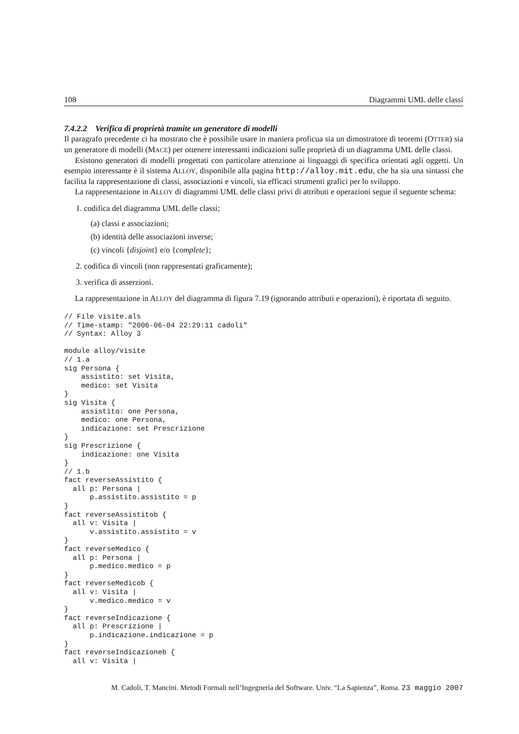108 Diagrammi UML delle classi
7.4.2.2 Verifica di proprietà tramite un generatore di modelli
Il paragrafo precedente ci ha mostrato che è possibile usare in maniera proficua sia un dimostratore di teoremi (OTTER) sia un generatore di modelli (MACE) per ottenere interessanti indicazioni sulle proprietà di un diagramma UML delle classi.
Esistono generatori di modelli progettati con particolare attenzione ai linguaggi di specifica orientati agli oggetti. Un esempio interessante è il sistema ALLOY, disponibile alla pagina http://alloy.mit.edu, che ha sia una sintassi che facilita la rappresentazione di classi, associazioni e vincoli, sia efficaci strumenti grafici per lo sviluppo.
La rappresentazione in ALLOY di diagrammi UML delle classi privi di attributi e operazioni segue il seguente schema:
1. codifica del diagramma UML delle classi;
(a) classi e associazioni;
(b) identità delle associazioni inverse;
(c) vincoli {disjoint} e/o {complete};
2. codifica di vincoli (non rappresentati graficamente);
3. verifica di asserzioni.
La rappresentazione in ALLOY del diagramma di figura 7.19 (ignorando attributi e operazioni), è riportata di seguito.
// File visite.als
// Time-stamp: "2006-06-04 22:29:11 cadoli"
// Syntax: Alloy 3

module alloy/visite
// 1.a
sig Persona {
    assistito: set Visita,
    medico: set Visita
}
sig Visita {
    assistito: one Persona,
    medico: one Persona,
    indicazione: set Prescrizione
}
sig Prescrizione {
    indicazione: one Visita
}
// 1.b
fact reverseAssistito {
  all p: Persona |
      p.assistito.assistito = p
}
fact reverseAssistitob {
  all v: Visita |
      v.assistito.assistito = v
}
fact reverseMedico {
  all p: Persona |
      p.medico.medico = p
}
fact reverseMedicob {
  all v: Visita |
      v.medico.medico = v
}
fact reverseIndicazione {
  all p: Prescrizione |
      p.indicazione.indicazione = p
}
fact reverseIndicazioneb {
  all v: Visita |
M. Cadoli, T. Mancini. Metodi Formali nell’Ingegneria del Software. Univ. “La Sapienza”, Roma. 23 maggio 2007